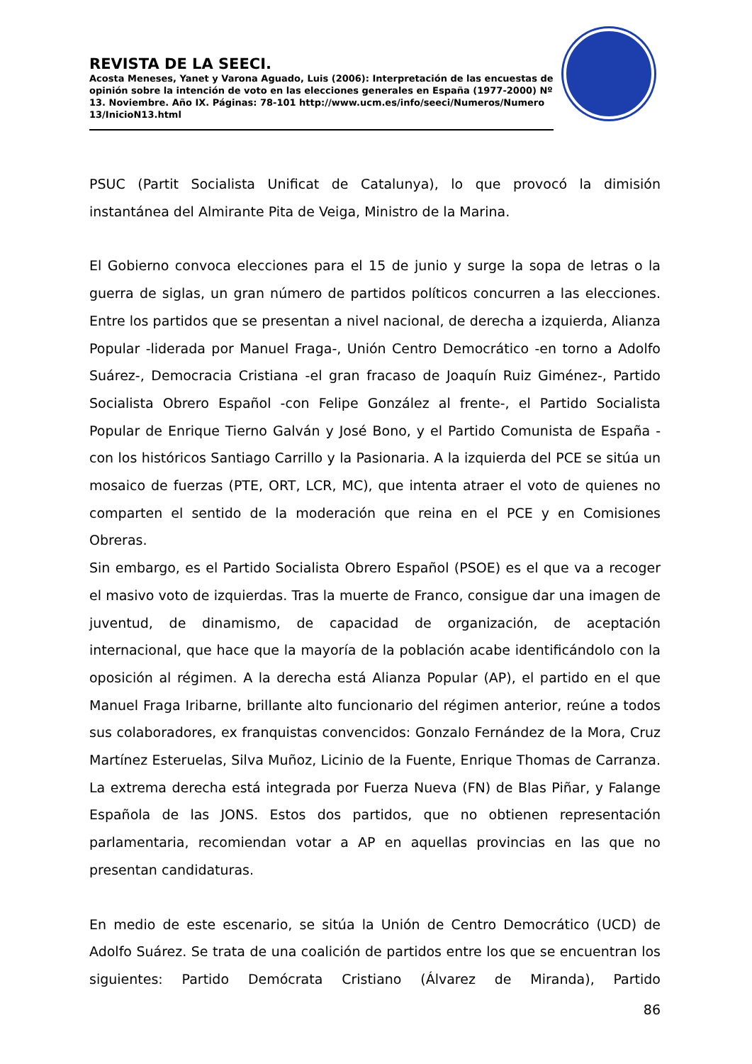REVISTA DE LA SEECI.
Acosta Meneses, Yanet y Varona Aguado, Luis (2006): Interpretación de las encuestas de opinión sobre la intención de voto en las elecciones generales en España (1977-2000) Nº 13. Noviembre. Año IX. Páginas: 78-101 http://www.ucm.es/info/seeci/Numeros/Numero 13/InicioN13.html
PSUC (Partit Socialista Unificat de Catalunya), lo que provocó la dimisión instantánea del Almirante Pita de Veiga, Ministro de la Marina.
El Gobierno convoca elecciones para el 15 de junio y surge la sopa de letras o la guerra de siglas, un gran número de partidos políticos concurren a las elecciones. Entre los partidos que se presentan a nivel nacional, de derecha a izquierda, Alianza Popular -liderada por Manuel Fraga-, Unión Centro Democrático -en torno a Adolfo Suárez-, Democracia Cristiana -el gran fracaso de Joaquín Ruiz Giménez-, Partido Socialista Obrero Español -con Felipe González al frente-, el Partido Socialista Popular de Enrique Tierno Galván y José Bono, y el Partido Comunista de España -con los históricos Santiago Carrillo y la Pasionaria. A la izquierda del PCE se sitúa un mosaico de fuerzas (PTE, ORT, LCR, MC), que intenta atraer el voto de quienes no comparten el sentido de la moderación que reina en el PCE y en Comisiones Obreras.
Sin embargo, es el Partido Socialista Obrero Español (PSOE) es el que va a recoger el masivo voto de izquierdas. Tras la muerte de Franco, consigue dar una imagen de juventud, de dinamismo, de capacidad de organización, de aceptación internacional, que hace que la mayoría de la población acabe identificándolo con la oposición al régimen. A la derecha está Alianza Popular (AP), el partido en el que Manuel Fraga Iribarne, brillante alto funcionario del régimen anterior, reúne a todos sus colaboradores, ex franquistas convencidos: Gonzalo Fernández de la Mora, Cruz Martínez Esteruelas, Silva Muñoz, Licinio de la Fuente, Enrique Thomas de Carranza. La extrema derecha está integrada por Fuerza Nueva (FN) de Blas Piñar, y Falange Española de las JONS. Estos dos partidos, que no obtienen representación parlamentaria, recomiendan votar a AP en aquellas provincias en las que no presentan candidaturas.
En medio de este escenario, se sitúa la Unión de Centro Democrático (UCD) de Adolfo Suárez. Se trata de una coalición de partidos entre los que se encuentran los siguientes: Partido Demócrata Cristiano (Álvarez de Miranda), Partido
86